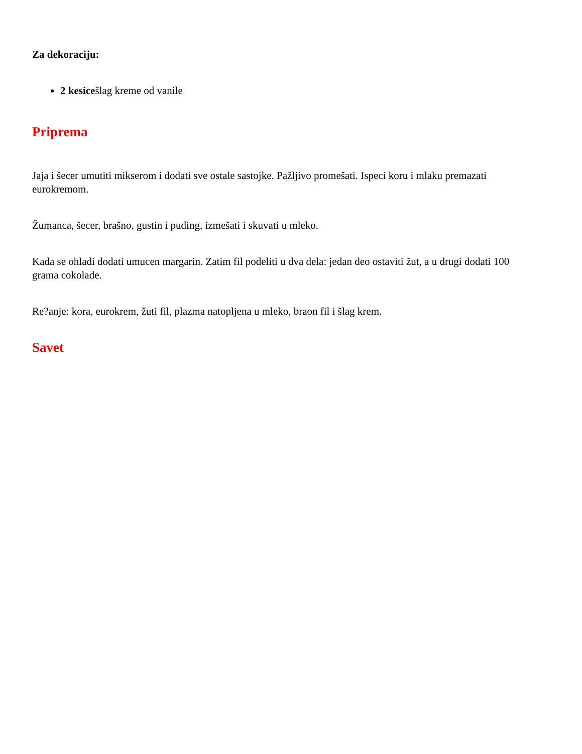Za dekoraciju:
2 kesicešlag kreme od vanile
Priprema
Jaja i šecer umutiti mikserom i dodati sve ostale sastojke. Pažljivo promešati. Ispeci koru i mlaku premazati eurokremom.
Žumanca, šecer, brašno, gustin i puding, izmešati i skuvati u mleko.
Kada se ohladi dodati umucen margarin. Zatim fil podeliti u dva dela: jedan deo ostaviti žut, a u drugi dodati 100 grama cokolade.
Re?anje: kora, eurokrem, žuti fil, plazma natopljena u mleko, braon fil i šlag krem.
Savet